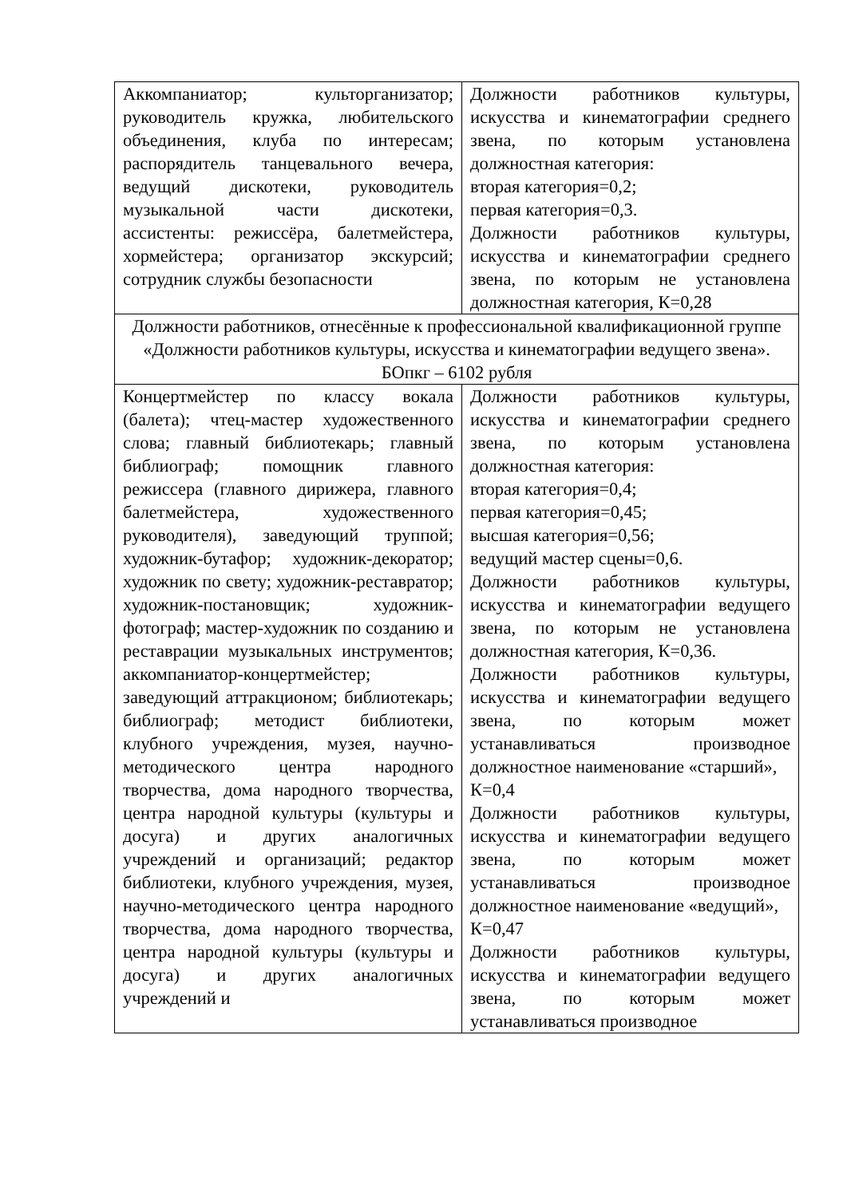| Аккомпаниатор; культорганизатор; руководитель кружка, любительского объединения, клуба по интересам; распорядитель танцевального вечера, ведущий дискотеки, руководитель музыкальной части дискотеки, ассистенты: режиссёра, балетмейстера, хормейстера; организатор экскурсий; сотрудник службы безопасности | Должности работников культуры, искусства и кинематографии среднего звена, по которым установлена должностная категория: вторая категория=0,2; первая категория=0,3. Должности работников культуры, искусства и кинематографии среднего звена, по которым не установлена должностная категория, К=0,28 |
| Должности работников, отнесённые к профессиональной квалификационной группе «Должности работников культуры, искусства и кинематографии ведущего звена». БОпкг – 6102 рубля | |
| Концертмейстер по классу вокала (балета); чтец-мастер художественного слова; главный библиотекарь; главный библиограф; помощник главного режиссера (главного дирижера, главного балетмейстера, художественного руководителя), заведующий труппой; художник-бутафор; художник-декоратор; художник по свету; художник-реставратор; художник-постановщик; художник-фотограф; мастер-художник по созданию и реставрации музыкальных инструментов; аккомпаниатор-концертмейстер; заведующий аттракционом; библиотекарь; библиограф; методист библиотеки, клубного учреждения, музея, научно-методического центра народного творчества, дома народного творчества, центра народной культуры (культуры и досуга) и других аналогичных учреждений и организаций; редактор библиотеки, клубного учреждения, музея, научно-методического центра народного творчества, дома народного творчества, центра народной культуры (культуры и досуга) и других аналогичных учреждений и | Должности работников культуры, искусства и кинематографии среднего звена, по которым установлена должностная категория: вторая категория=0,4; первая категория=0,45; высшая категория=0,56; ведущий мастер сцены=0,6. Должности работников культуры, искусства и кинематографии ведущего звена, по которым не установлена должностная категория, К=0,36. Должности работников культуры, искусства и кинематографии ведущего звена, по которым может устанавливаться производное должностное наименование «старший», К=0,4 Должности работников культуры, искусства и кинематографии ведущего звена, по которым может устанавливаться производное должностное наименование «ведущий», К=0,47 Должности работников культуры, искусства и кинематографии ведущего звена, по которым может устанавливаться производное |